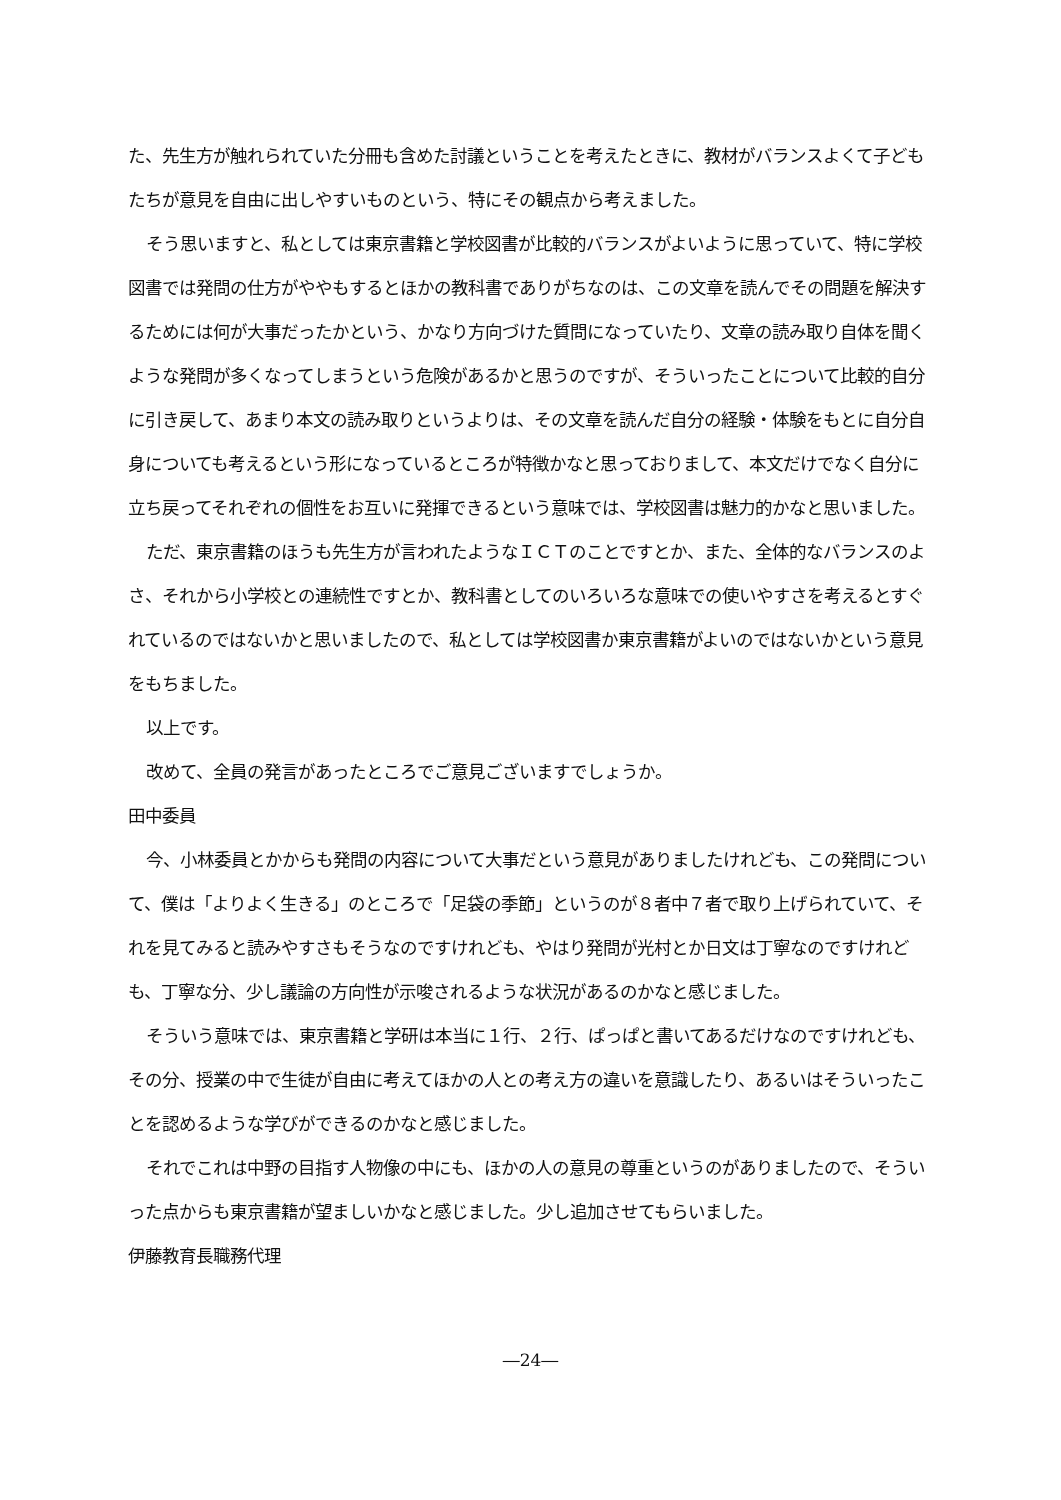た、先生方が触れられていた分冊も含めた討議ということを考えたときに、教材がバランスよくて子どもたちが意見を自由に出しやすいものという、特にその観点から考えました。
そう思いますと、私としては東京書籍と学校図書が比較的バランスがよいように思っていて、特に学校図書では発問の仕方がややもするとほかの教科書でありがちなのは、この文章を読んでその問題を解決するためには何が大事だったかという、かなり方向づけた質問になっていたり、文章の読み取り自体を聞くような発問が多くなってしまうという危険があるかと思うのですが、そういったことについて比較的自分に引き戻して、あまり本文の読み取りというよりは、その文章を読んだ自分の経験・体験をもとに自分自身についても考えるという形になっているところが特徴かなと思っておりまして、本文だけでなく自分に立ち戻ってそれぞれの個性をお互いに発揮できるという意味では、学校図書は魅力的かなと思いました。
ただ、東京書籍のほうも先生方が言われたようなＩＣＴのことですとか、また、全体的なバランスのよさ、それから小学校との連続性ですとか、教科書としてのいろいろな意味での使いやすさを考えるとすぐれているのではないかと思いましたので、私としては学校図書か東京書籍がよいのではないかという意見をもちました。
以上です。
改めて、全員の発言があったところでご意見ございますでしょうか。
田中委員
今、小林委員とかからも発問の内容について大事だという意見がありましたけれども、この発問について、僕は「よりよく生きる」のところで「足袋の季節」というのが８者中７者で取り上げられていて、それを見てみると読みやすさもそうなのですけれども、やはり発問が光村とか日文は丁寧なのですけれども、丁寧な分、少し議論の方向性が示唆されるような状況があるのかなと感じました。
そういう意味では、東京書籍と学研は本当に１行、２行、ぱっぱと書いてあるだけなのですけれども、その分、授業の中で生徒が自由に考えてほかの人との考え方の違いを意識したり、あるいはそういったことを認めるような学びができるのかなと感じました。
それでこれは中野の目指す人物像の中にも、ほかの人の意見の尊重というのがありましたので、そういった点からも東京書籍が望ましいかなと感じました。少し追加させてもらいました。
伊藤教育長職務代理
―24―